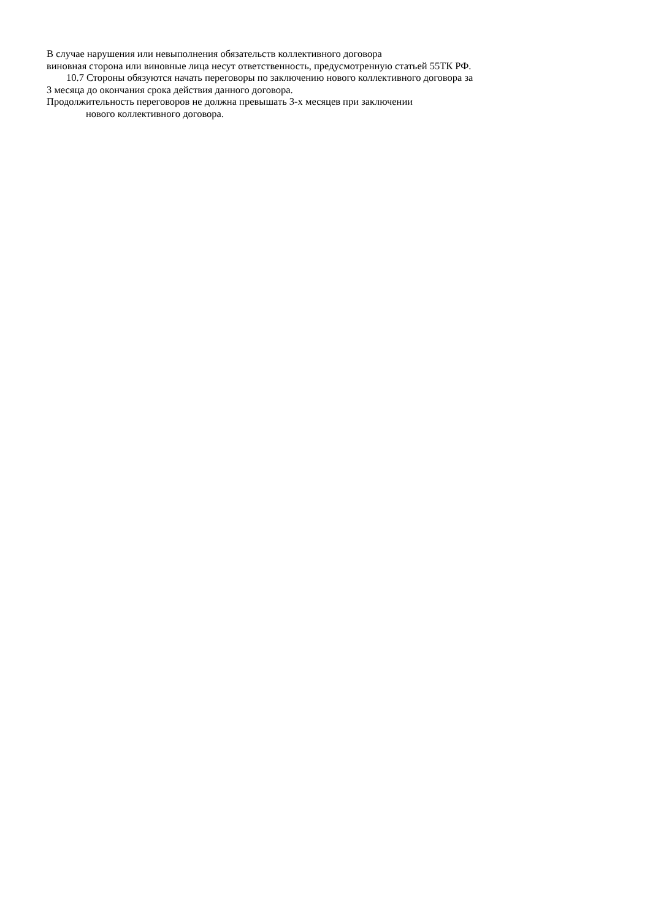В случае нарушения или невыполнения обязательств коллективного договора
виновная сторона или виновные лица несут ответственность, предусмотренную статьей 55ТК РФ.
10.7 Стороны обязуются начать переговоры по заключению нового коллективного договора за
3 месяца до окончания срока действия данного договора.
Продолжительность переговоров не должна превышать 3-х месяцев при заключении
нового коллективного договора.